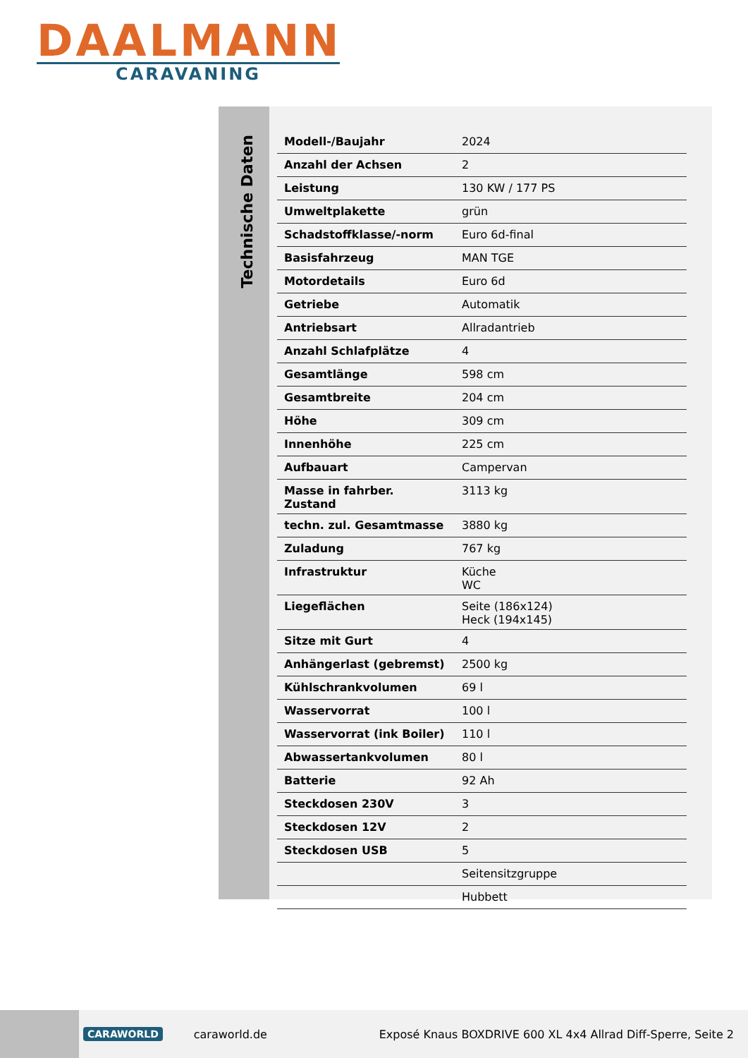DAALMANN
CARAVANING
Technische Daten
| Modell-/Baujahr | 2024 |
| Anzahl der Achsen | 2 |
| Leistung | 130 KW / 177 PS |
| Umweltplakette | grün |
| Schadstoffklasse/-norm | Euro 6d-final |
| Basisfahrzeug | MAN TGE |
| Motordetails | Euro 6d |
| Getriebe | Automatik |
| Antriebsart | Allradantrieb |
| Anzahl Schlafplätze | 4 |
| Gesamtlänge | 598 cm |
| Gesamtbreite | 204 cm |
| Höhe | 309 cm |
| Innenhöhe | 225 cm |
| Aufbauart | Campervan |
| Masse in fahrber. Zustand | 3113 kg |
| techn. zul. Gesamtmasse | 3880 kg |
| Zuladung | 767 kg |
| Infrastruktur | Küche WC |
| Liegeflächen | Seite (186x124) Heck (194x145) |
| Sitze mit Gurt | 4 |
| Anhängerlast (gebremst) | 2500 kg |
| Kühlschrankvolumen | 69 l |
| Wasservorrat | 100 l |
| Wasservorrat (ink Boiler) | 110 l |
| Abwassertankvolumen | 80 l |
| Batterie | 92 Ah |
| Steckdosen 230V | 3 |
| Steckdosen 12V | 2 |
| Steckdosen USB | 5 |
| | Seitensitzgruppe |
| | Hubbett |
CARAWORLD caraworld.de Exposé Knaus BOXDRIVE 600 XL 4x4 Allrad Diff-Sperre, Seite 2